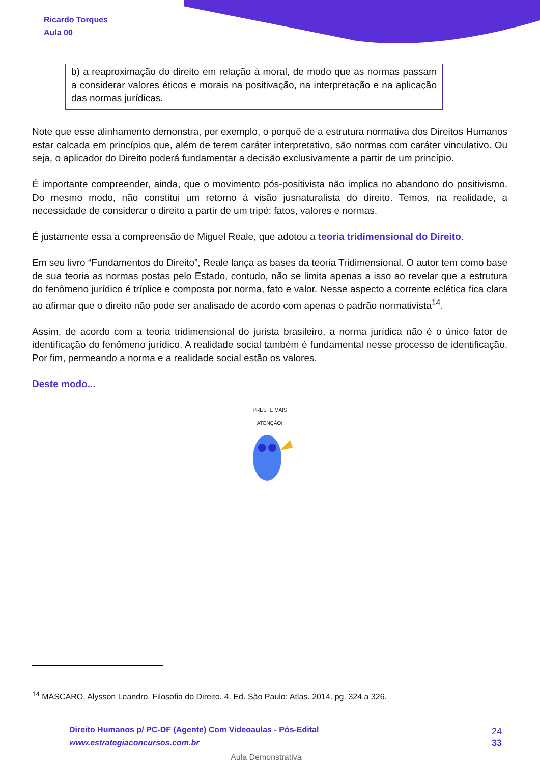Ricardo Torques
Aula 00
b) a reaproximação do direito em relação à moral, de modo que as normas passam a considerar valores éticos e morais na positivação, na interpretação e na aplicação das normas jurídicas.
Note que esse alinhamento demonstra, por exemplo, o porquê de a estrutura normativa dos Direitos Humanos estar calcada em princípios que, além de terem caráter interpretativo, são normas com caráter vinculativo. Ou seja, o aplicador do Direito poderá fundamentar a decisão exclusivamente a partir de um princípio.
É importante compreender, ainda, que o movimento pós-positivista não implica no abandono do positivismo. Do mesmo modo, não constitui um retorno à visão jusnaturalista do direito. Temos, na realidade, a necessidade de considerar o direito a partir de um tripé: fatos, valores e normas.
É justamente essa a compreensão de Miguel Reale, que adotou a teoria tridimensional do Direito.
Em seu livro “Fundamentos do Direito”, Reale lança as bases da teoria Tridimensional. O autor tem como base de sua teoria as normas postas pelo Estado, contudo, não se limita apenas a isso ao revelar que a estrutura do fenômeno jurídico é tríplice e composta por norma, fato e valor. Nesse aspecto a corrente eclética fica clara ao afirmar que o direito não pode ser analisado de acordo com apenas o padrão normativista<sup>14</sup>.
Assim, de acordo com a teoria tridimensional do jurista brasileiro, a norma jurídica não é o único fator de identificação do fenômeno jurídico. A realidade social também é fundamental nesse processo de identificação. Por fim, permeando a norma e a realidade social estão os valores.
Deste modo...
PRESTE MAIS
ATENÇÃO!
<sup>14</sup> MASCARO, Alysson Leandro. Filosofia do Direito. 4. Ed. São Paulo: Atlas. 2014. pg. 324 a 326.
Direito Humanos p/ PC-DF (Agente) Com Videoaulas - Pós-Edital
www.estrategiaconcursos.com.br
24
33
Aula Demonstrativa